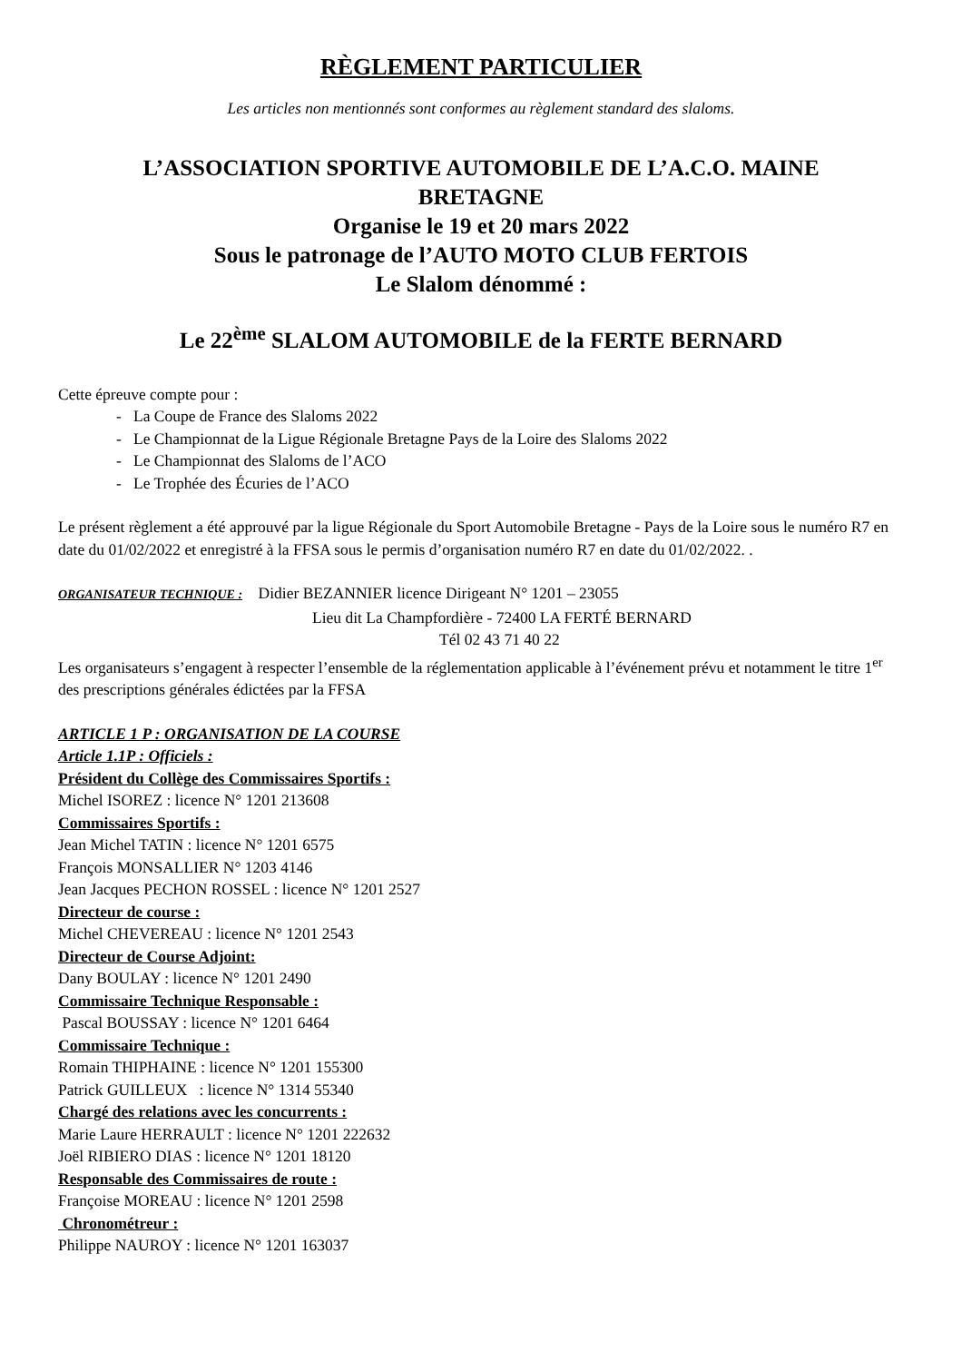RÈGLEMENT PARTICULIER
Les articles non mentionnés sont conformes au règlement standard des slaloms.
L’ASSOCIATION SPORTIVE AUTOMOBILE DE L’A.C.O. MAINE
BRETAGNE
Organise le 19 et 20 mars 2022
Sous le patronage de l’AUTO MOTO CLUB FERTOIS
Le Slalom dénommé :
Le 22<sup>ème</sup> SLALOM AUTOMOBILE de la FERTE BERNARD
Cette épreuve compte pour :
- La Coupe de France des Slaloms 2022
- Le Championnat de la Ligue Régionale Bretagne Pays de la Loire des Slaloms 2022
- Le Championnat des Slaloms de l’ACO
- Le Trophée des Écuries de l’ACO
Le présent règlement a été approuvé par la ligue Régionale du Sport Automobile Bretagne - Pays de la Loire sous le numéro R7 en date du 01/02/2022 et enregistré à la FFSA sous le permis d’organisation numéro R7 en date du 01/02/2022. .
ORGANISATEUR TECHNIQUE : Didier BEZANNIER licence Dirigeant N° 1201 – 23055
Lieu dit La Champfordière - 72400 LA FERTÉ BERNARD
Tél 02 43 71 40 22
Les organisateurs s’engagent à respecter l’ensemble de la réglementation applicable à l’événement prévu et notamment le titre 1<sup>er</sup> des prescriptions générales édictées par la FFSA
ARTICLE 1 P : ORGANISATION DE LA COURSE
Article 1.1P : Officiels :
Président du Collège des Commissaires Sportifs :
Michel ISOREZ : licence N° 1201 213608
Commissaires Sportifs :
Jean Michel TATIN : licence N° 1201 6575
François MONSALLIER N° 1203 4146
Jean Jacques PECHON ROSSEL : licence N° 1201 2527
Directeur de course :
Michel CHEVEREAU : licence N° 1201 2543
Directeur de Course Adjoint:
Dany BOULAY : licence N° 1201 2490
Commissaire Technique Responsable :
Pascal BOUSSAY : licence N° 1201 6464
Commissaire Technique :
Romain THIPHAINE : licence N° 1201 155300
Patrick GUILLEUX : licence N° 1314 55340
Chargé des relations avec les concurrents :
Marie Laure HERRAULT : licence N° 1201 222632
Joël RIBIERO DIAS : licence N° 1201 18120
Responsable des Commissaires de route :
Françoise MOREAU : licence N° 1201 2598
Chronométreur :
Philippe NAUROY : licence N° 1201 163037